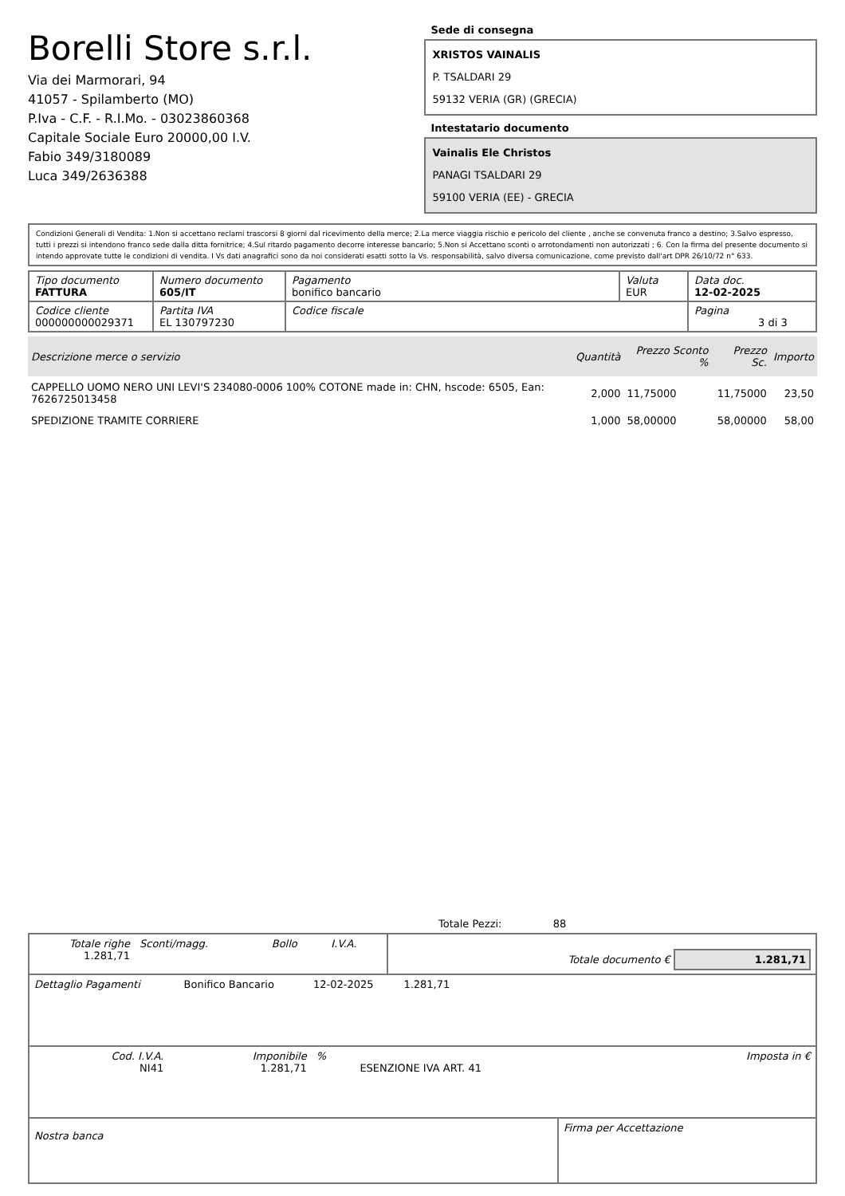Borelli Store s.r.l.
Via dei Marmorari, 94
41057 - Spilamberto (MO)
P.Iva - C.F. - R.I.Mo. - 03023860368
Capitale Sociale Euro 20000,00 I.V.
Fabio 349/3180089
Luca 349/2636388
Sede di consegna
XRISTOS VAINALIS
P. TSALDARI 29
59132 VERIA (GR) (GRECIA)
Intestatario documento
Vainalis Ele Christos
PANAGI TSALDARI 29
59100 VERIA (EE) - GRECIA
Condizioni Generali di Vendita: 1.Non si accettano reclami trascorsi 8 giorni dal ricevimento della merce; 2.La merce viaggia rischio e pericolo del cliente , anche se convenuta franco a destino; 3.Salvo espresso, tutti i prezzi si intendono franco sede dalla ditta fornitrice; 4.Sul ritardo pagamento decorre interesse bancario; 5.Non si Accettano sconti o arrotondamenti non autorizzati ; 6. Con la firma del presente documento si intendo approvate tutte le condizioni di vendita. I Vs dati anagrafici sono da noi considerati esatti sotto la Vs. responsabilità, salvo diversa comunicazione, come previsto dall'art DPR 26/10/72 n° 633.
| Tipo documento FATTURA | Numero documento 605/IT | Pagamento bonifico bancario | Valuta EUR | Data doc. 12-02-2025 |
| Codice cliente 000000000029371 | Partita IVA EL 130797230 | Codice fiscale | | Pagina 3 di 3 |
| Descrizione merce o servizio | Quantità | Prezzo Sconto % | Prezzo Sc. | Importo |
| --- | --- | --- | --- | --- |
| CAPPELLO UOMO NERO UNI LEVI'S 234080-0006 100% COTONE made in: CHN, hscode: 6505, Ean: 7626725013458 | 2,000 | 11,75000 | 11,75000 | 23,50 |
| SPEDIZIONE TRAMITE CORRIERE | 1,000 | 58,00000 | 58,00000 | 58,00 |
Totale Pezzi: 88
| Totale righe 1.281,71 | Sconti/magg. | Bollo | I.V.A. | Totale documento € 1.281,71 |
| Dettaglio Pagamenti | Bonifico Bancario | 12-02-2025 | 1.281,71 | |
| Cod. I.V.A. NI41 | Imponibile 1.281,71 | % | ESENZIONE IVA ART. 41 | Imposta in € |
| Nostra banca | Firma per Accettazione |
: